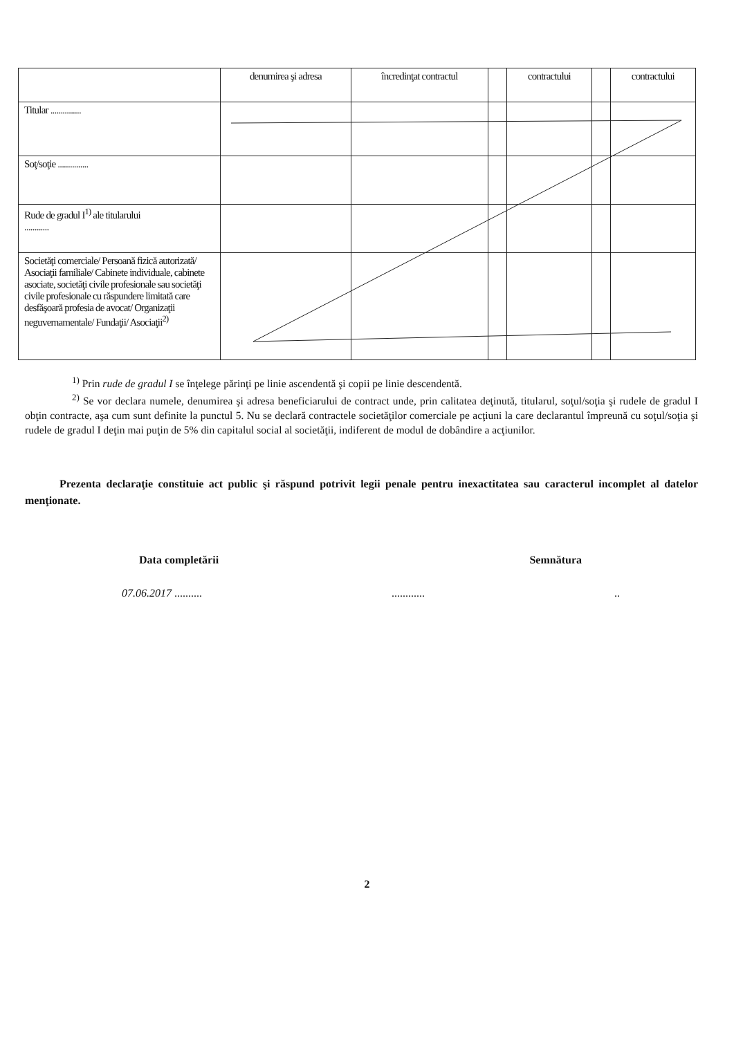| | denumirea şi adresa | încredinţat contractul | | contractului | | contractului |
| --- | --- | --- | --- | --- | --- | --- |
| Titular ............... | | | | | | |
| Soţ/soţie ............... | | | | | | |
| Rude de gradul I<sup>1)</sup> ale titularului ............ | | | | | | |
| Societăţi comerciale/ Persoană fizică autorizată/ Asociaţii familiale/ Cabinete individuale, cabinete asociate, societăţi civile profesionale sau societăţi civile profesionale cu răspundere limitată care desfăşoară profesia de avocat/ Organizaţii neguvernamentale/ Fundaţii/ Asociaţii<sup>2)</sup> | | | | | | |
<sup>1)</sup> Prin rude de gradul I se înţelege părinţi pe linie ascendentă şi copii pe linie descendentă.
<sup>2)</sup> Se vor declara numele, denumirea şi adresa beneficiarului de contract unde, prin calitatea deţinută, titularul, soţul/soţia şi rudele de gradul I obţin contracte, aşa cum sunt definite la punctul 5. Nu se declară contractele societăţilor comerciale pe acţiuni la care declarantul împreună cu soţul/soţia şi rudele de gradul I deţin mai puţin de 5% din capitalul social al societăţii, indiferent de modul de dobândire a acţiunilor.
Prezenta declaraţie constituie act public şi răspund potrivit legii penale pentru inexactitatea sau caracterul incomplet al datelor menţionate.
Data completării Semnătura
07.06.2017 ........................
2